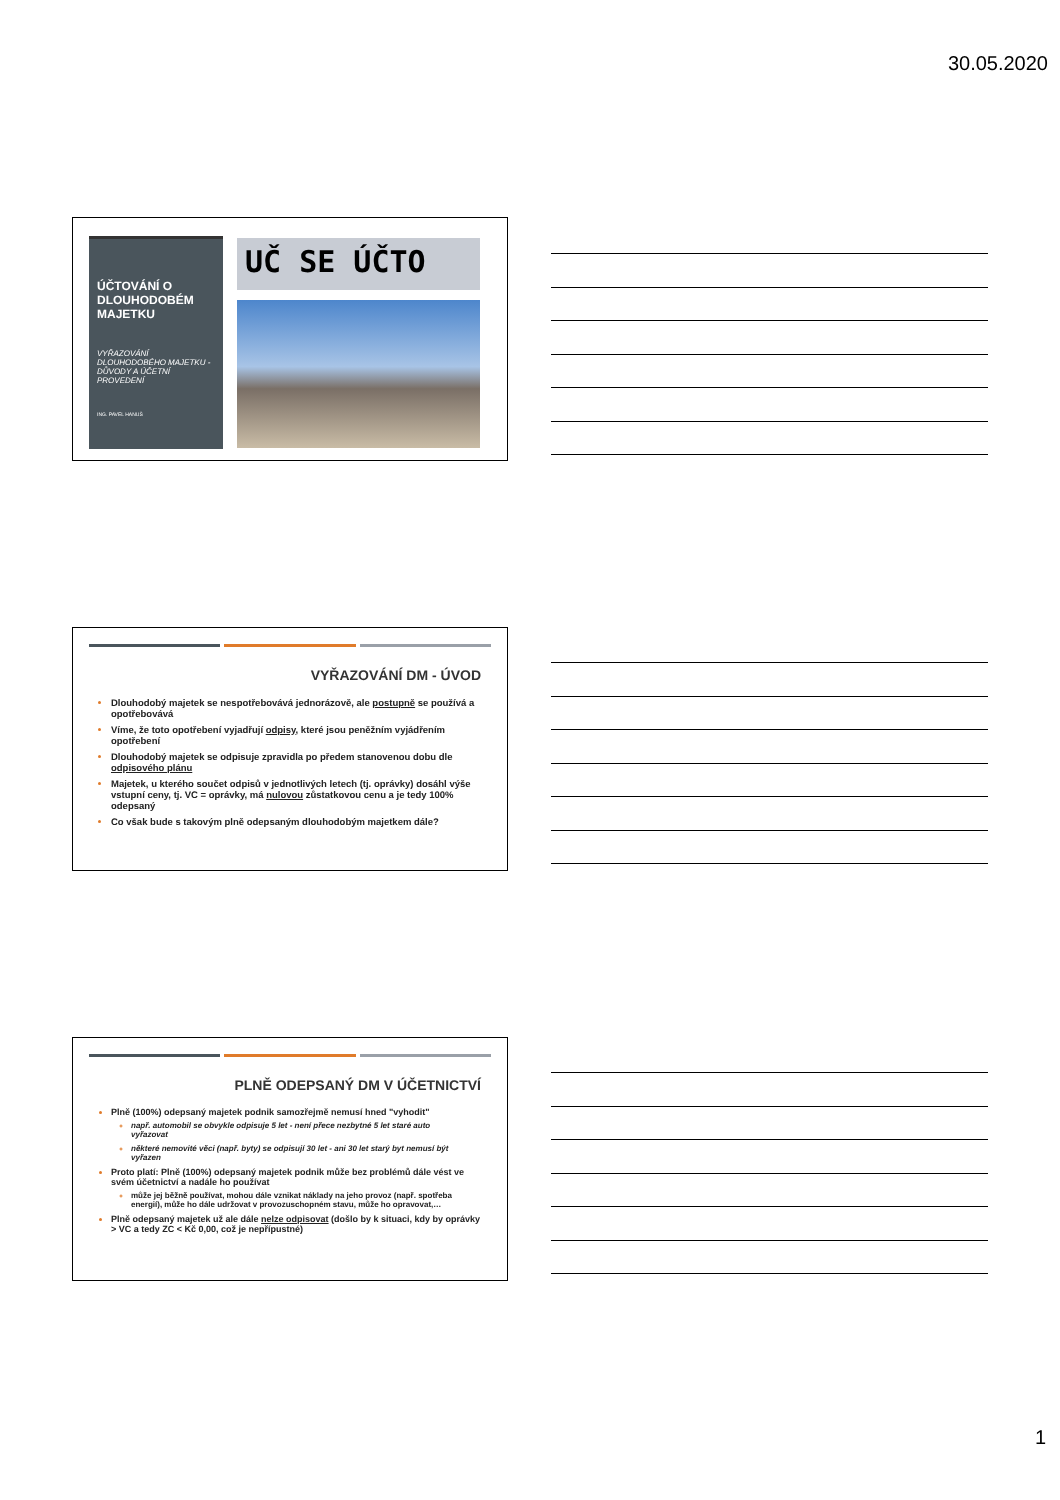30.05.2020
ÚČTOVÁNÍ O DLOUHODOBÉM MAJETKU
VYŘAZOVÁNÍ DLOUHODOBÉHO MAJETKU - DŮVODY A ÚČETNÍ PROVEDENÍ
ING. PAVEL HANUŠ
UČ SE ÚČTO
VYŘAZOVÁNÍ DM - ÚVOD
Dlouhodobý majetek se nespotřebovává jednorázově, ale postupně se používá a opotřebovává
Víme, že toto opotřebení vyjadřují odpisy, které jsou peněžním vyjádřením opotřebení
Dlouhodobý majetek se odpisuje zpravidla po předem stanovenou dobu dle odpisového plánu
Majetek, u kterého součet odpisů v jednotlivých letech (tj. oprávky) dosáhl výše vstupní ceny, tj. VC = oprávky, má nulovou zůstatkovou cenu a je tedy 100% odepsaný
Co však bude s takovým plně odepsaným dlouhodobým majetkem dále?
PLNĚ ODEPSANÝ DM V ÚČETNICTVÍ
Plně (100%) odepsaný majetek podnik samozřejmě nemusí hned "vyhodit"
např. automobil se obvykle odpisuje 5 let - není přece nezbytné 5 let staré auto vyřazovat
některé nemovité věci (např. byty) se odpisují 30 let - ani 30 let starý byt nemusí být vyřazen
Proto platí: Plně (100%) odepsaný majetek podnik může bez problémů dále vést ve svém účetnictví a nadále ho používat
může jej běžně používat, mohou dále vznikat náklady na jeho provoz (např. spotřeba energií), může ho dále udržovat v provozuschopném stavu, může ho opravovat,…
Plně odepsaný majetek už ale dále nelze odpisovat (došlo by k situaci, kdy by oprávky > VC a tedy ZC < Kč 0,00, což je nepřípustné)
1